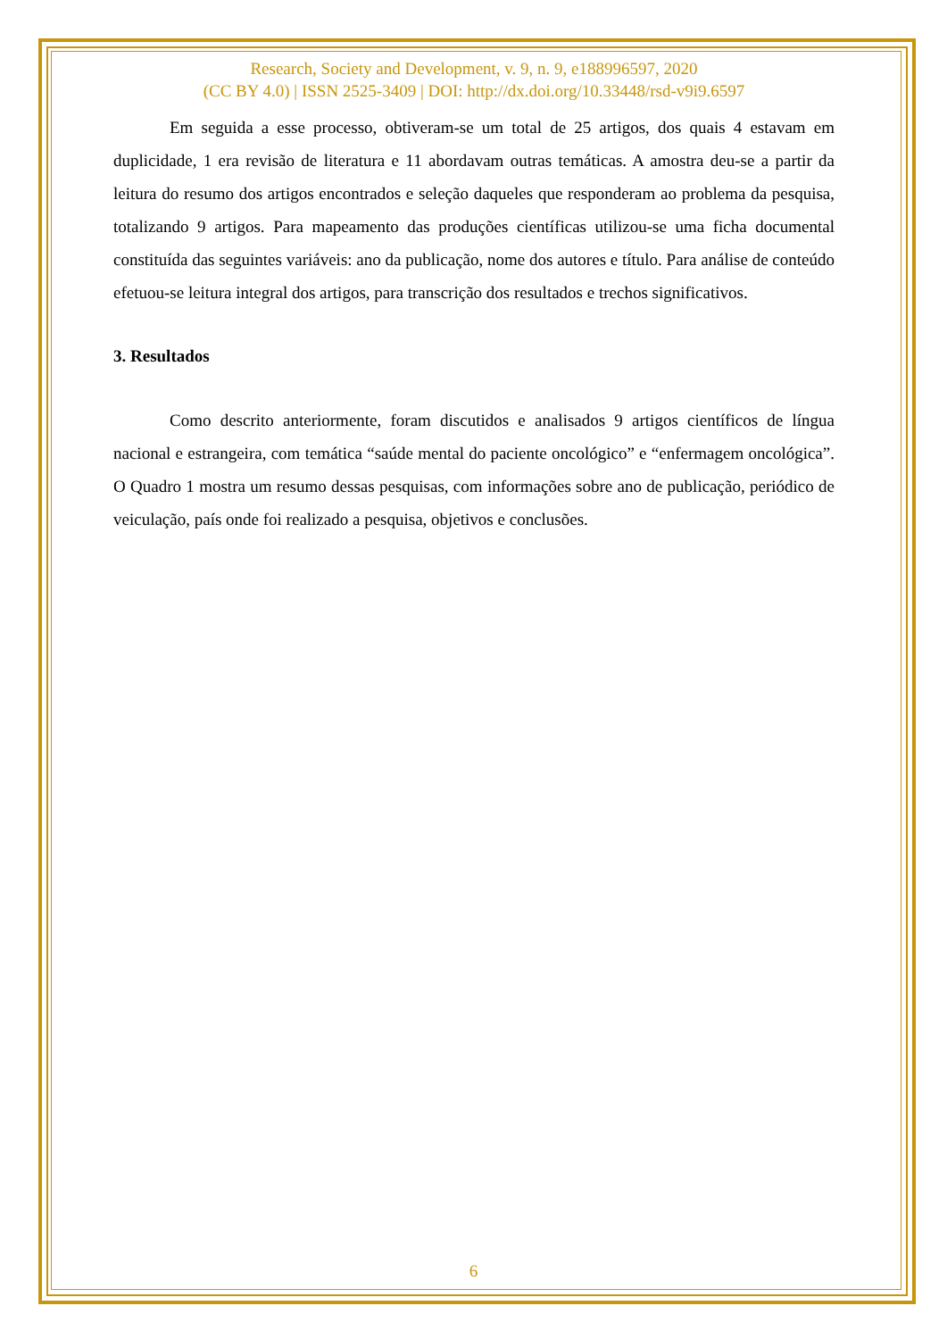Research, Society and Development, v. 9, n. 9, e188996597, 2020
(CC BY 4.0) | ISSN 2525-3409 | DOI: http://dx.doi.org/10.33448/rsd-v9i9.6597
Em seguida a esse processo, obtiveram-se um total de 25 artigos, dos quais 4 estavam em duplicidade, 1 era revisão de literatura e 11 abordavam outras temáticas. A amostra deu-se a partir da leitura do resumo dos artigos encontrados e seleção daqueles que responderam ao problema da pesquisa, totalizando 9 artigos. Para mapeamento das produções científicas utilizou-se uma ficha documental constituída das seguintes variáveis: ano da publicação, nome dos autores e título. Para análise de conteúdo efetuou-se leitura integral dos artigos, para transcrição dos resultados e trechos significativos.
3. Resultados
Como descrito anteriormente, foram discutidos e analisados 9 artigos científicos de língua nacional e estrangeira, com temática “saúde mental do paciente oncológico” e “enfermagem oncológica”. O Quadro 1 mostra um resumo dessas pesquisas, com informações sobre ano de publicação, periódico de veiculação, país onde foi realizado a pesquisa, objetivos e conclusões.
6